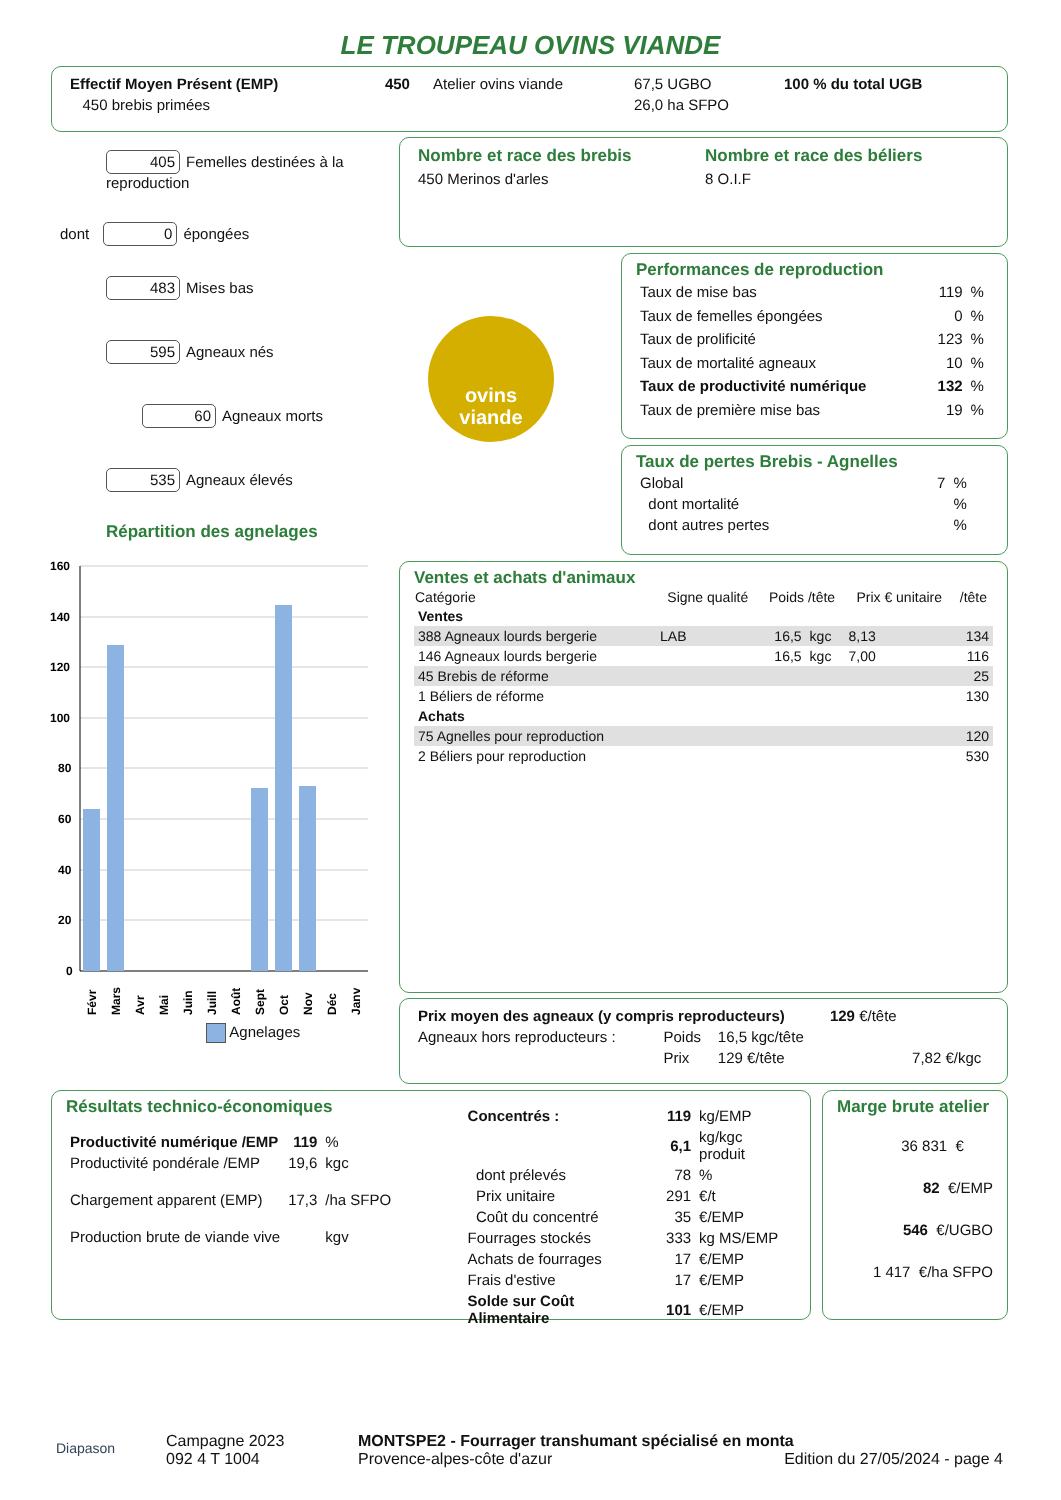LE TROUPEAU OVINS VIANDE
| Effectif Moyen Présent (EMP) | 450 | Atelier ovins viande | 67,5 UGBO | 100 % du total UGB |
| 450 brebis primées | | | 26,0 ha SFPO | |
405 Femelles destinées à la reproduction
dont 0 épongées
483 Mises bas
595 Agneaux nés
60 Agneaux morts
535 Agneaux élevés
Répartition des agnelages
| Nombre et race des brebis | Nombre et race des béliers |
| 450 Merinos d'arles | 8 O.I.F |
ovins
viande
Performances de reproduction
| Taux de mise bas | 119 | % |
| Taux de femelles épongées | 0 | % |
| Taux de prolificité | 123 | % |
| Taux de mortalité agneaux | 10 | % |
| Taux de productivité numérique | 132 | % |
| Taux de première mise bas | 19 | % |
Taux de pertes Brebis - Agnelles
| Global | 7 | % |
| dont mortalité | | % |
| dont autres pertes | | % |
160
140
120
100
80
60
40
20
0
Févr
Mars
Avr
Mai
Juin
Juill
Août
Sept
Oct
Nov
Déc
Janv
Agnelages
Ventes et achats d'animaux
| Catégorie | Signe qualité | Poids /tête | | Prix € unitaire | /tête |
| --- | --- | --- | --- | --- | --- |
| Ventes | | | | | |
| 388 Agneaux lourds bergerie | LAB | 16,5 | kgc | 8,13 | 134 |
| 146 Agneaux lourds bergerie | | 16,5 | kgc | 7,00 | 116 |
| 45 Brebis de réforme | | | | | 25 |
| 1 Béliers de réforme | | | | | 130 |
| Achats | | | | | |
| 75 Agnelles pour reproduction | | | | | 120 |
| 2 Béliers pour reproduction | | | | | 530 |
| Prix moyen des agneaux (y compris reproducteurs) | | | 129 €/tête | |
| Agneaux hors reproducteurs : | Poids | 16,5 kgc/tête | | |
| | Prix | 129 €/tête | | 7,82 €/kgc |
Résultats technico-économiques
| Productivité numérique /EMP | 119 | % |
| Productivité pondérale /EMP | 19,6 | kgc |
| Chargement apparent (EMP) | 17,3 | /ha SFPO |
| Production brute de viande vive | | kgv |
| Concentrés : | 119 | kg/EMP |
| | 6,1 | kg/kgc produit |
| dont prélevés | 78 | % |
| Prix unitaire | 291 | €/t |
| Coût du concentré | 35 | €/EMP |
| Fourrages stockés | 333 | kg MS/EMP |
| Achats de fourrages | 17 | €/EMP |
| Frais d'estive | 17 | €/EMP |
| Solde sur Coût Alimentaire | 101 | €/EMP |
Marge brute atelier
36 831 €
82 €/EMP
546 €/UGBO
1 417 €/ha SFPO
Diapason
Campagne 2023
092 4 T 1004
MONTSPE2 - Fourrager transhumant spécialisé en monta
Provence-alpes-côte d'azur Edition du 27/05/2024 - page 4